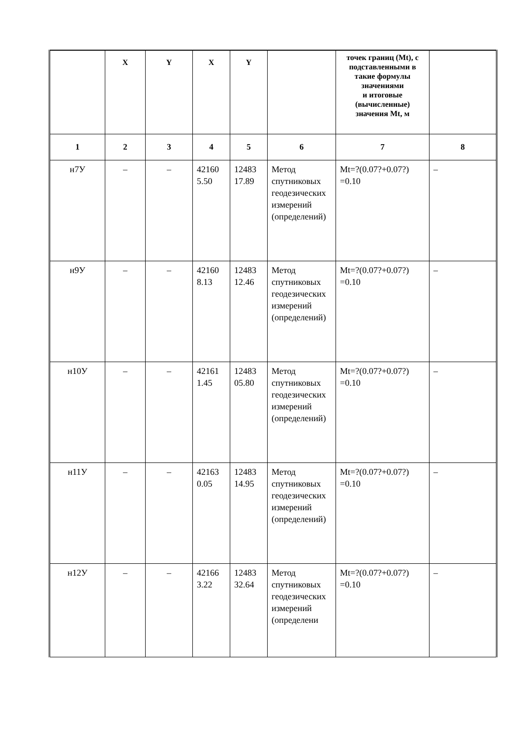| | X | Y | X | Y | | точек границ (Mt), с подставленными в такие формулы значениями и итоговые (вычисленные) значения Mt, м | |
| 1 | 2 | 3 | 4 | 5 | 6 | 7 | 8 |
| н7У | – | – | 42160 5.50 | 12483 17.89 | Метод спутниковых геодезических измерений (определений) | Mt=?(0.07?+0.07?) =0.10 | – |
| н9У | – | – | 42160 8.13 | 12483 12.46 | Метод спутниковых геодезических измерений (определений) | Mt=?(0.07?+0.07?) =0.10 | – |
| н10У | – | – | 42161 1.45 | 12483 05.80 | Метод спутниковых геодезических измерений (определений) | Mt=?(0.07?+0.07?) =0.10 | – |
| н11У | – | – | 42163 0.05 | 12483 14.95 | Метод спутниковых геодезических измерений (определений) | Mt=?(0.07?+0.07?) =0.10 | – |
| н12У | – | – | 42166 3.22 | 12483 32.64 | Метод спутниковых геодезических измерений (определени | Mt=?(0.07?+0.07?) =0.10 | – |